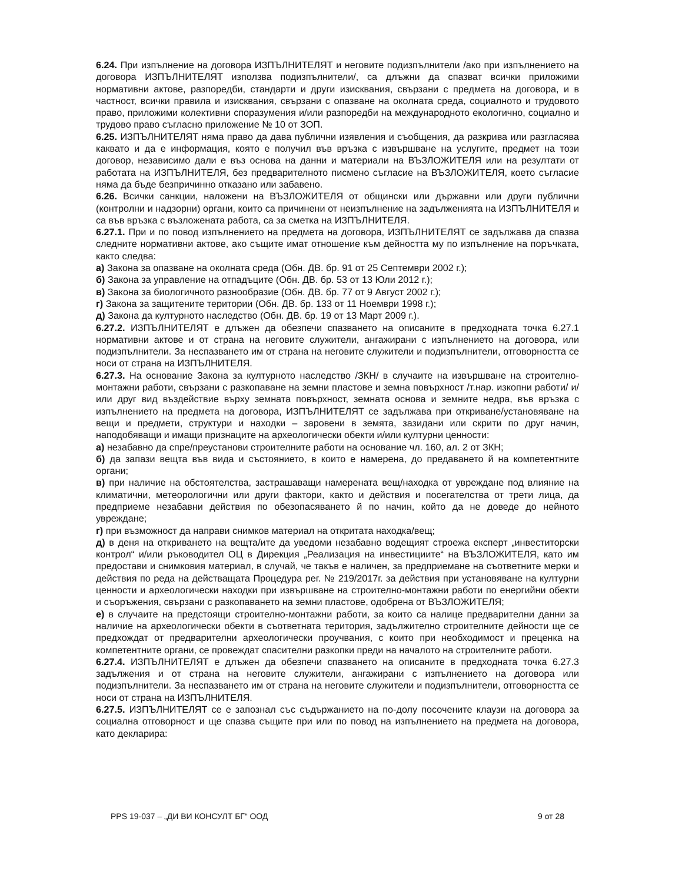6.24. При изпълнение на договора ИЗПЪЛНИТЕЛЯТ и неговите подизпълнители /ако при изпълнението на договора ИЗПЪЛНИТЕЛЯТ използва подизпълнители/, са длъжни да спазват всички приложими нормативни актове, разпоредби, стандарти и други изисквания, свързани с предмета на договора, и в частност, всички правила и изисквания, свързани с опазване на околната среда, социалното и трудовото право, приложими колективни споразумения и/или разпоредби на международното екологично, социално и трудово право съгласно приложение № 10 от ЗОП.
6.25. ИЗПЪЛНИТЕЛЯТ няма право да дава публични изявления и съобщения, да разкрива или разгласява каквато и да е информация, която е получил във връзка с извършване на услугите, предмет на този договор, независимо дали е въз основа на данни и материали на ВЪЗЛОЖИТЕЛЯ или на резултати от работата на ИЗПЪЛНИТЕЛЯ, без предварителното писмено съгласие на ВЪЗЛОЖИТЕЛЯ, което съгласие няма да бъде безпричинно отказано или забавено.
6.26. Всички санкции, наложени на ВЪЗЛОЖИТЕЛЯ от общински или държавни или други публични (контролни и надзорни) органи, които са причинени от неизпълнение на задълженията на ИЗПЪЛНИТЕЛЯ и са във връзка с възложената работа, са за сметка на ИЗПЪЛНИТЕЛЯ.
6.27.1. При и по повод изпълнението на предмета на договора, ИЗПЪЛНИТЕЛЯТ се задължава да спазва следните нормативни актове, ако същите имат отношение към дейността му по изпълнение на поръчката, както следва:
а) Закона за опазване на околната среда (Обн. ДВ. бр. 91 от 25 Септември 2002 г.);
б) Закона за управление на отпадъците (Обн. ДВ. бр. 53 от 13 Юли 2012 г.);
в) Закона за биологичното разнообразие (Обн. ДВ. бр. 77 от 9 Август 2002 г.);
г) Закона за защитените територии (Обн. ДВ. бр. 133 от 11 Ноември 1998 г.);
д) Закона да културното наследство (Обн. ДВ. бр. 19 от 13 Март 2009 г.).
6.27.2. ИЗПЪЛНИТЕЛЯТ е длъжен да обезпечи спазването на описаните в предходната точка 6.27.1 нормативни актове и от страна на неговите служители, ангажирани с изпълнението на договора, или подизпълнители. За неспазването им от страна на неговите служители и подизпълнители, отговорността се носи от страна на ИЗПЪЛНИТЕЛЯ.
6.27.3. На основание Закона за културното наследство /ЗКН/ в случаите на извършване на строително-монтажни работи, свързани с разкопаване на земни пластове и земна повърхност /т.нар. изкопни работи/ и/или друг вид въздействие върху земната повърхност, земната основа и земните недра, във връзка с изпълнението на предмета на договора, ИЗПЪЛНИТЕЛЯТ се задължава при откриване/установяване на вещи и предмети, структури и находки – заровени в земята, зазидани или скрити по друг начин, наподобяващи и имащи признаците на археологически обекти и/или културни ценности:
а) незабавно да спре/преустанови строителните работи на основание чл. 160, ал. 2 от ЗКН;
б) да запази вещта във вида и състоянието, в които е намерена, до предаването й на компетентните органи;
в) при наличие на обстоятелства, застрашаващи намерената вещ/находка от увреждане под влияние на климатични, метеорологични или други фактори, както и действия и посегателства от трети лица, да предприеме незабавни действия по обезопасяването й по начин, който да не доведе до нейното увреждане;
г) при възможност да направи снимков материал на откритата находка/вещ;
д) в деня на откриването на вещта/ите да уведоми незабавно водещият строежа експерт „инвеститорски контрол“ и/или ръководител ОЦ в Дирекция „Реализация на инвестициите“ на ВЪЗЛОЖИТЕЛЯ, като им предостави и снимковия материал, в случай, че такъв е наличен, за предприемане на съответните мерки и действия по реда на действащата Процедура рег. № 219/2017г. за действия при установяване на културни ценности и археологически находки при извършване на строително-монтажни работи по енергийни обекти и съоръжения, свързани с разкопаването на земни пластове, одобрена от ВЪЗЛОЖИТЕЛЯ;
е) в случаите на предстоящи строително-монтажни работи, за които са налице предварителни данни за наличие на археологически обекти в съответната територия, задължително строителните дейности ще се предхождат от предварителни археологически проучвания, с които при необходимост и преценка на компетентните органи, се провеждат спасителни разкопки преди на началото на строителните работи.
6.27.4. ИЗПЪЛНИТЕЛЯТ е длъжен да обезпечи спазването на описаните в предходната точка 6.27.3 задължения и от страна на неговите служители, ангажирани с изпълнението на договора или подизпълнители. За неспазването им от страна на неговите служители и подизпълнители, отговорността се носи от страна на ИЗПЪЛНИТЕЛЯ.
6.27.5. ИЗПЪЛНИТЕЛЯТ се е запознал със съдържанието на по-долу посочените клаузи на договора за социална отговорност и ще спазва същите при или по повод на изпълнението на предмета на договора, като декларира:
PPS 19-037 – „ДИ ВИ КОНСУЛТ БГ“ ООД 9 от 28